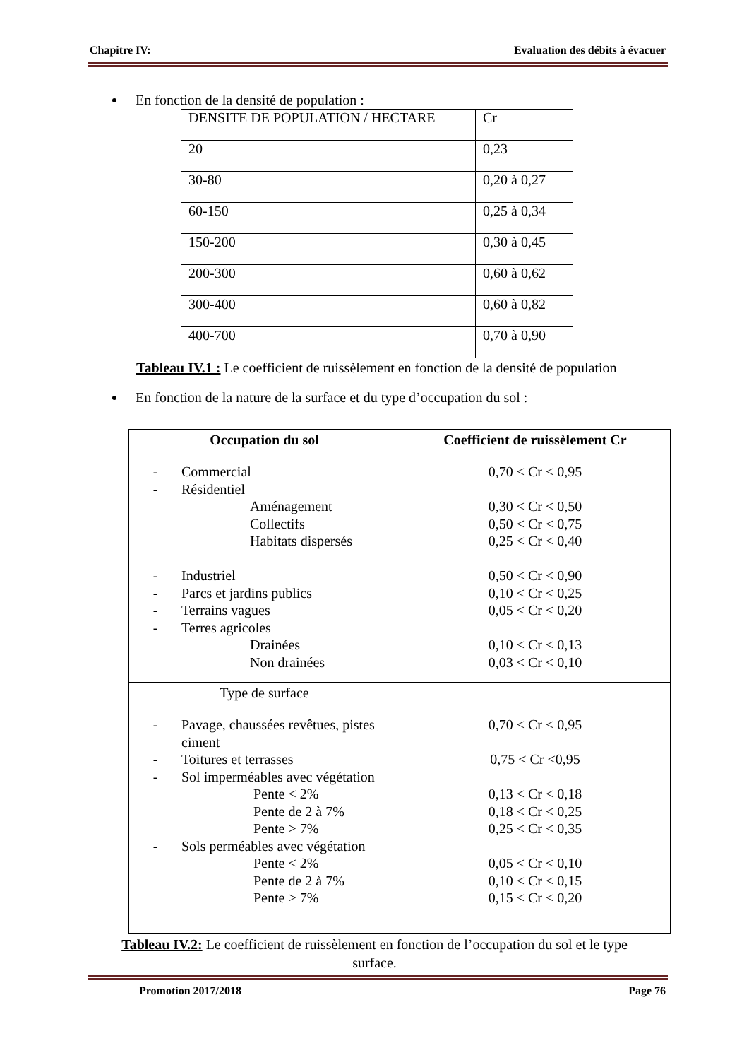Chapitre IV: Evaluation des débits à évacuer
En fonction de la densité de population :
| DENSITE DE POPULATION / HECTARE | Cr |
| 20 | 0,23 |
| 30-80 | 0,20 à 0,27 |
| 60-150 | 0,25 à 0,34 |
| 150-200 | 0,30 à 0,45 |
| 200-300 | 0,60 à 0,62 |
| 300-400 | 0,60 à 0,82 |
| 400-700 | 0,70 à 0,90 |
Tableau IV.1 : Le coefficient de ruissèlement en fonction de la densité de population
En fonction de la nature de la surface et du type d’occupation du sol :
| Occupation du sol | Coefficient de ruissèlement Cr |
| - Commercial - Résidentiel Aménagement Collectifs Habitats dispersés - Industriel - Parcs et jardins publics - Terrains vagues - Terres agricoles Drainées Non drainées | 0,70 < Cr < 0,95 0,30 < Cr < 0,50 0,50 < Cr < 0,75 0,25 < Cr < 0,40 0,50 < Cr < 0,90 0,10 < Cr < 0,25 0,05 < Cr < 0,20 0,10 < Cr < 0,13 0,03 < Cr < 0,10 |
| Type de surface | |
| - Pavage, chaussées revêtues, pistes ciment - Toitures et terrasses - Sol imperméables avec végétation Pente < 2% Pente de 2 à 7% Pente > 7% - Sols perméables avec végétation Pente < 2% Pente de 2 à 7% Pente > 7% | 0,70 < Cr < 0,95 0,75 < Cr <0,95 0,13 < Cr < 0,18 0,18 < Cr < 0,25 0,25 < Cr < 0,35 0,05 < Cr < 0,10 0,10 < Cr < 0,15 0,15 < Cr < 0,20 |
Tableau IV.2: Le coefficient de ruissèlement en fonction de l’occupation du sol et le type
surface.
Promotion 2017/2018 Page 76